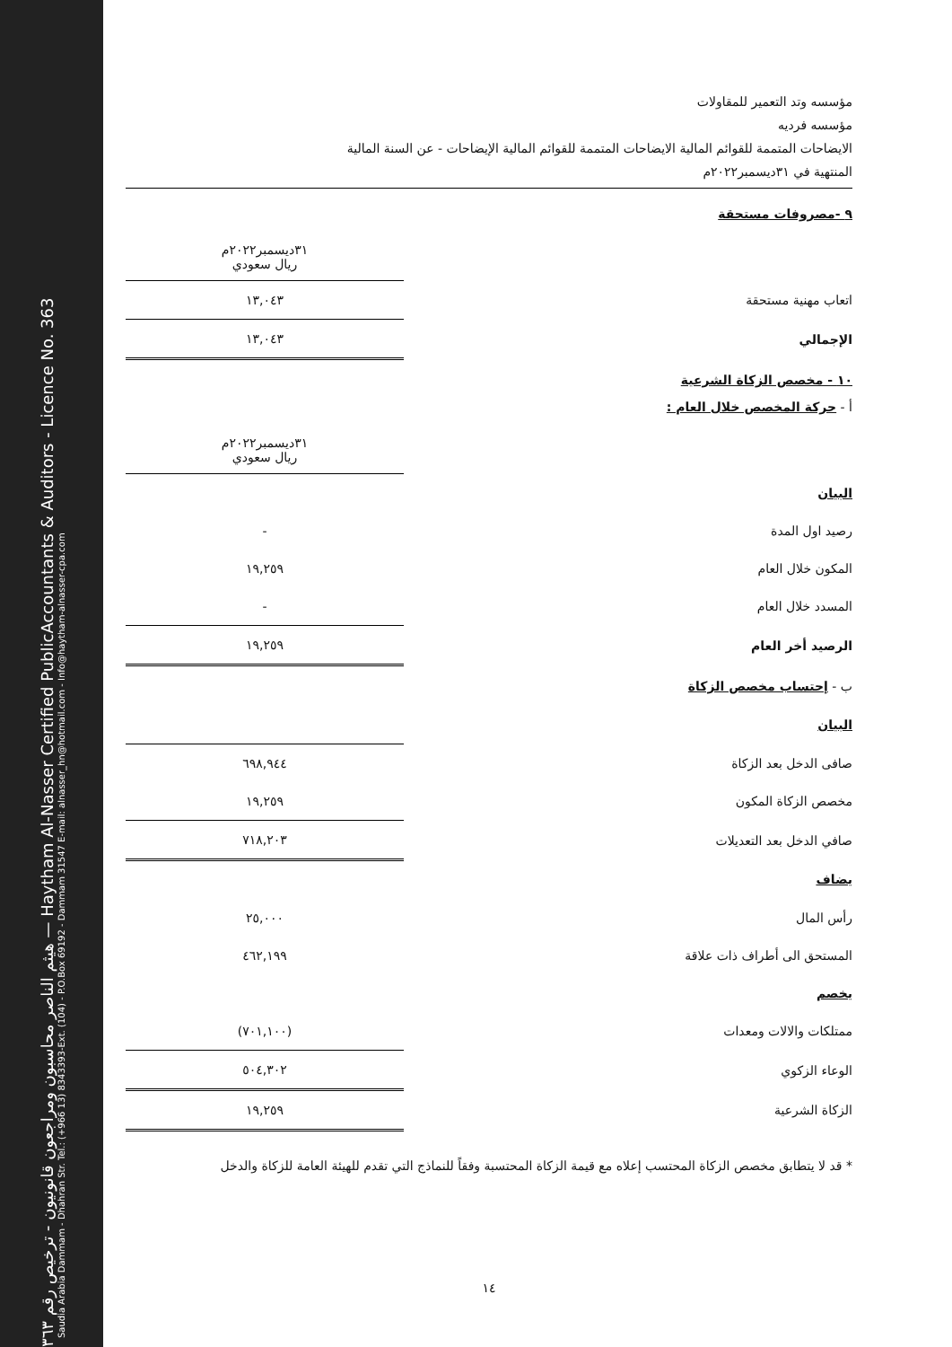هيثم الناصر محاسبون ومراجعون قانونيون - ترخيص رقم ٣٦٣ — Haytham Al-Nasser Certified PublicAccountants & Auditors - Licence No. 363
Saudia Arabia Dammam - Dhahran Str. Tel.: (+966 13) 8343393-Ext. (104) - P.O.Box 69192 - Dammam 31547 E-mail: alnasser_hn@hotmail.com - Info@haytham-alnasser-cpa.com
مؤسسه وتد التعمير للمقاولات
مؤسسه فرديه
الايضاحات المتممة للقوائم المالية الايضاحات المتممة للقوائم المالية الإيضاحات - عن السنة المالية
المنتهية في ٣١ديسمبر٢٠٢٢م
٩ -مصروفات مستحقة
| | ٣١ديسمبر٢٠٢٢م ريال سعودي |
| اتعاب مهنية مستحقة | ١٣,٠٤٣ |
| الإجمالي | ١٣,٠٤٣ |
١٠ - مخصص الزكاة الشرعية
أ - حركة المخصص خلال العام :
| | ٣١ديسمبر٢٠٢٢م ريال سعودي |
| البيان | |
| رصيد اول المدة | - |
| المكون خلال العام | ١٩,٢٥٩ |
| المسدد خلال العام | - |
| الرصيد أخر العام | ١٩,٢٥٩ |
ب - إحتساب مخصص الزكاة
| البيان | |
| صافى الدخل بعد الزكاة | ٦٩٨,٩٤٤ |
| مخصص الزكاة المكون | ١٩,٢٥٩ |
| صافي الدخل بعد التعديلات | ٧١٨,٢٠٣ |
| يضاف | |
| رأس المال | ٢٥,٠٠٠ |
| المستحق الى أطراف ذات علاقة | ٤٦٢,١٩٩ |
| يخصم | |
| ممتلكات والالات ومعدات | (٧٠١,١٠٠) |
| الوعاء الزكوي | ٥٠٤,٣٠٢ |
| الزكاة الشرعية | ١٩,٢٥٩ |
* قد لا يتطابق مخصص الزكاة المحتسب إعلاه مع قيمة الزكاة المحتسبة وفقاً للنماذج التي تقدم للهيئة العامة للزكاة والدخل
١٤